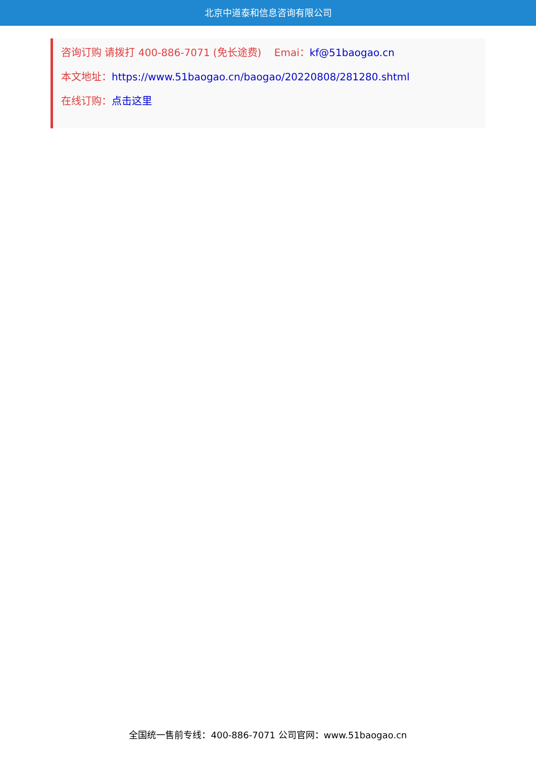北京中道泰和信息咨询有限公司
咨询订购 请拨打 400-886-7071 (免长途费) Emai：kf@51baogao.cn
本文地址：https://www.51baogao.cn/baogao/20220808/281280.shtml
在线订购：点击这里
全国统一售前专线：400-886-7071 公司官网：www.51baogao.cn